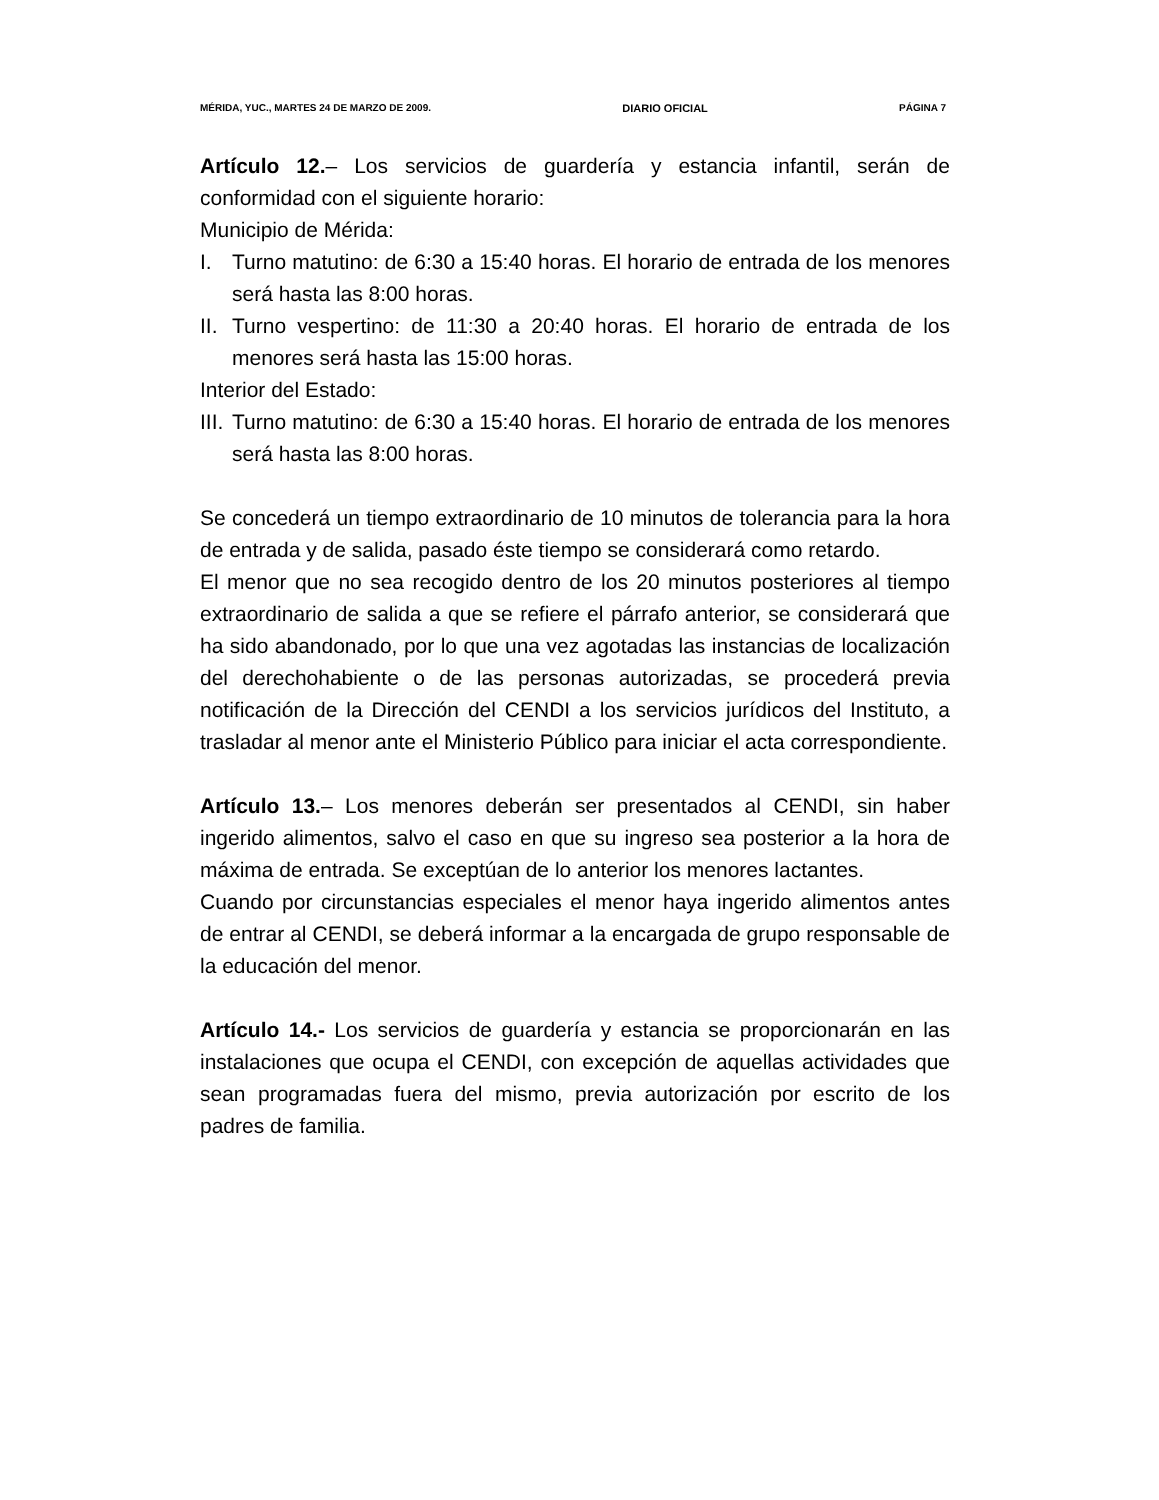MÉRIDA, YUC., MARTES 24 DE MARZO DE 2009. DIARIO OFICIAL PÁGINA 7
Artículo 12.– Los servicios de guardería y estancia infantil, serán de conformidad con el siguiente horario:
Municipio de Mérida:
I. Turno matutino: de 6:30 a 15:40 horas. El horario de entrada de los menores será hasta las 8:00 horas.
II. Turno vespertino: de 11:30 a 20:40 horas. El horario de entrada de los menores será hasta las 15:00 horas.
Interior del Estado:
III. Turno matutino: de 6:30 a 15:40 horas. El horario de entrada de los menores será hasta las 8:00 horas.
Se concederá un tiempo extraordinario de 10 minutos de tolerancia para la hora de entrada y de salida, pasado éste tiempo se considerará como retardo.
El menor que no sea recogido dentro de los 20 minutos posteriores al tiempo extraordinario de salida a que se refiere el párrafo anterior, se considerará que ha sido abandonado, por lo que una vez agotadas las instancias de localización del derechohabiente o de las personas autorizadas, se procederá previa notificación de la Dirección del CENDI a los servicios jurídicos del Instituto, a trasladar al menor ante el Ministerio Público para iniciar el acta correspondiente.
Artículo 13.– Los menores deberán ser presentados al CENDI, sin haber ingerido alimentos, salvo el caso en que su ingreso sea posterior a la hora de máxima de entrada. Se exceptúan de lo anterior los menores lactantes.
Cuando por circunstancias especiales el menor haya ingerido alimentos antes de entrar al CENDI, se deberá informar a la encargada de grupo responsable de la educación del menor.
Artículo 14.- Los servicios de guardería y estancia se proporcionarán en las instalaciones que ocupa el CENDI, con excepción de aquellas actividades que sean programadas fuera del mismo, previa autorización por escrito de los padres de familia.